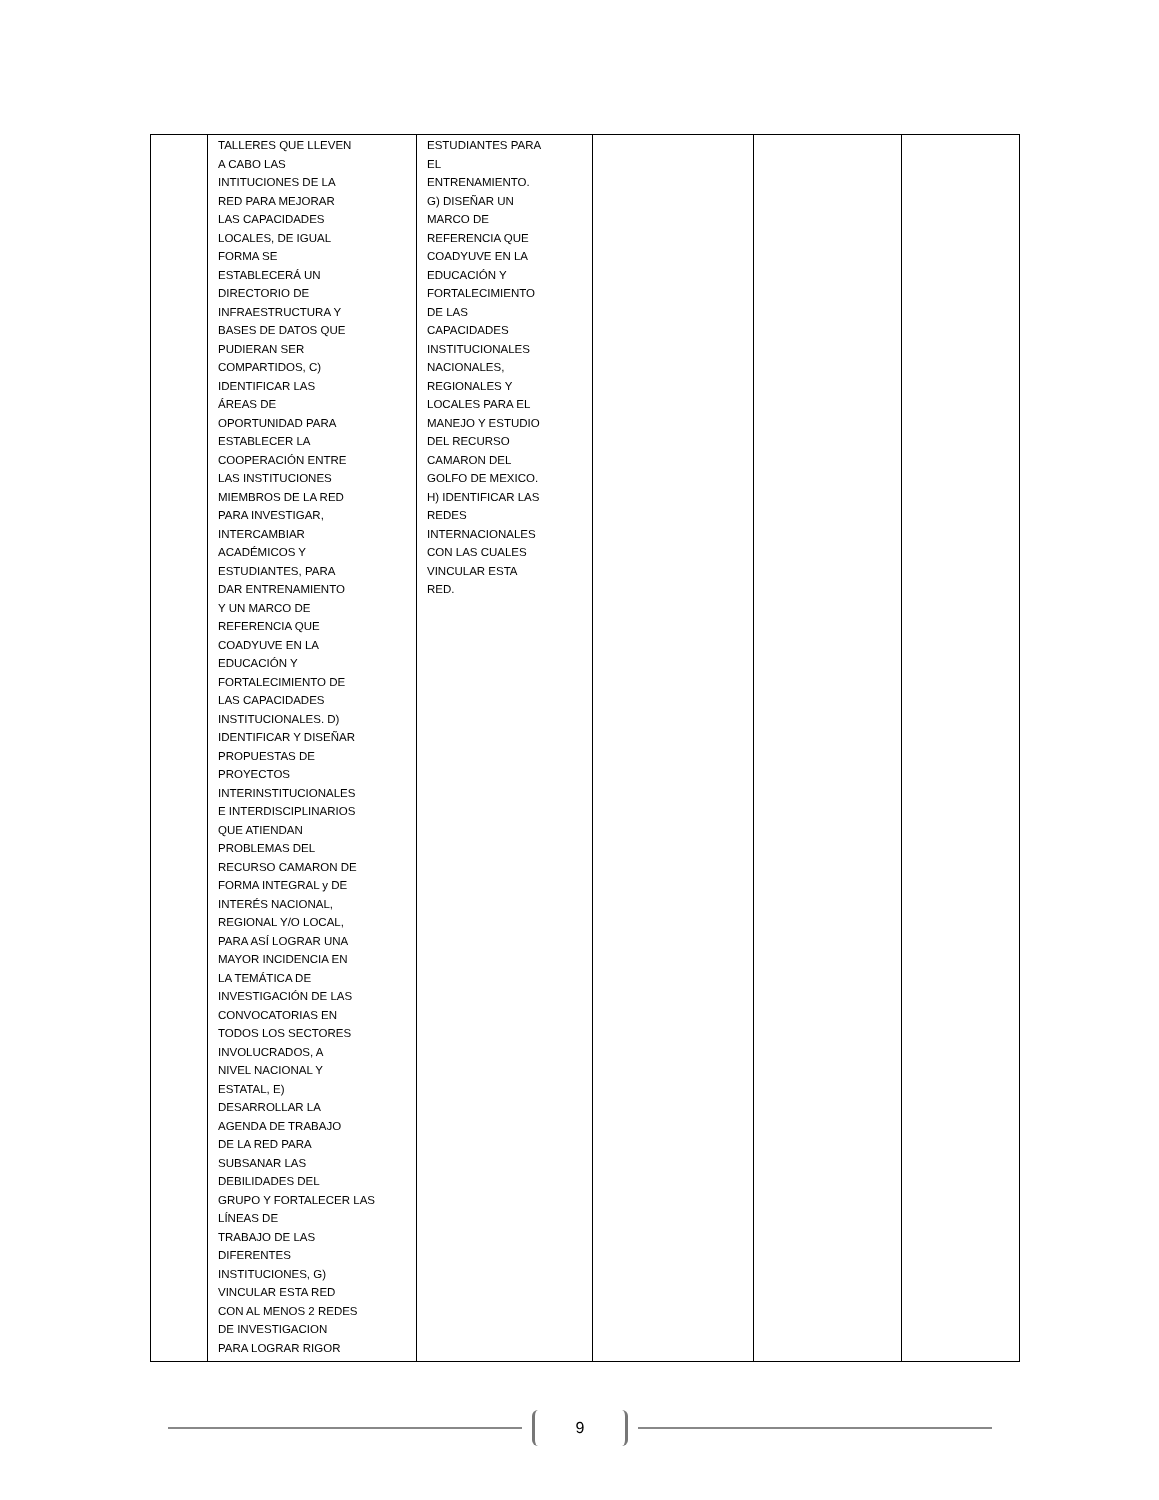| | TALLERES QUE LLEVEN A CABO LAS INTITUCIONES DE LA RED PARA MEJORAR LAS CAPACIDADES LOCALES, DE IGUAL FORMA SE ESTABLECERÁ UN DIRECTORIO DE INFRAESTRUCTURA Y BASES DE DATOS QUE PUDIERAN SER COMPARTIDOS, C) IDENTIFICAR LAS ÁREAS DE OPORTUNIDAD PARA ESTABLECER LA COOPERACIÓN ENTRE LAS INSTITUCIONES MIEMBROS DE LA RED PARA INVESTIGAR, INTERCAMBIAR ACADÉMICOS Y ESTUDIANTES, PARA DAR ENTRENAMIENTO Y UN MARCO DE REFERENCIA QUE COADYUVE EN LA EDUCACIÓN Y FORTALECIMIENTO DE LAS CAPACIDADES INSTITUCIONALES. D) IDENTIFICAR Y DISEÑAR PROPUESTAS DE PROYECTOS INTERINSTITUCIONALES E INTERDISCIPLINARIOS QUE ATIENDAN PROBLEMAS DEL RECURSO CAMARON DE FORMA INTEGRAL y DE INTERÉS NACIONAL, REGIONAL Y/O LOCAL, PARA ASÍ LOGRAR UNA MAYOR INCIDENCIA EN LA TEMÁTICA DE INVESTIGACIÓN DE LAS CONVOCATORIAS EN TODOS LOS SECTORES INVOLUCRADOS, A NIVEL NACIONAL Y ESTATAL, E) DESARROLLAR LA AGENDA DE TRABAJO DE LA RED PARA SUBSANAR LAS DEBILIDADES DEL GRUPO Y FORTALECER LAS LÍNEAS DE TRABAJO DE LAS DIFERENTES INSTITUCIONES, G) VINCULAR ESTA RED CON AL MENOS 2 REDES DE INVESTIGACION PARA LOGRAR RIGOR | ESTUDIANTES PARA EL ENTRENAMIENTO. G) DISEÑAR UN MARCO DE REFERENCIA QUE COADYUVE EN LA EDUCACIÓN Y FORTALECIMIENTO DE LAS CAPACIDADES INSTITUCIONALES NACIONALES, REGIONALES Y LOCALES PARA EL MANEJO Y ESTUDIO DEL RECURSO CAMARON DEL GOLFO DE MEXICO. H) IDENTIFICAR LAS REDES INTERNACIONALES CON LAS CUALES VINCULAR ESTA RED. | | | |
9